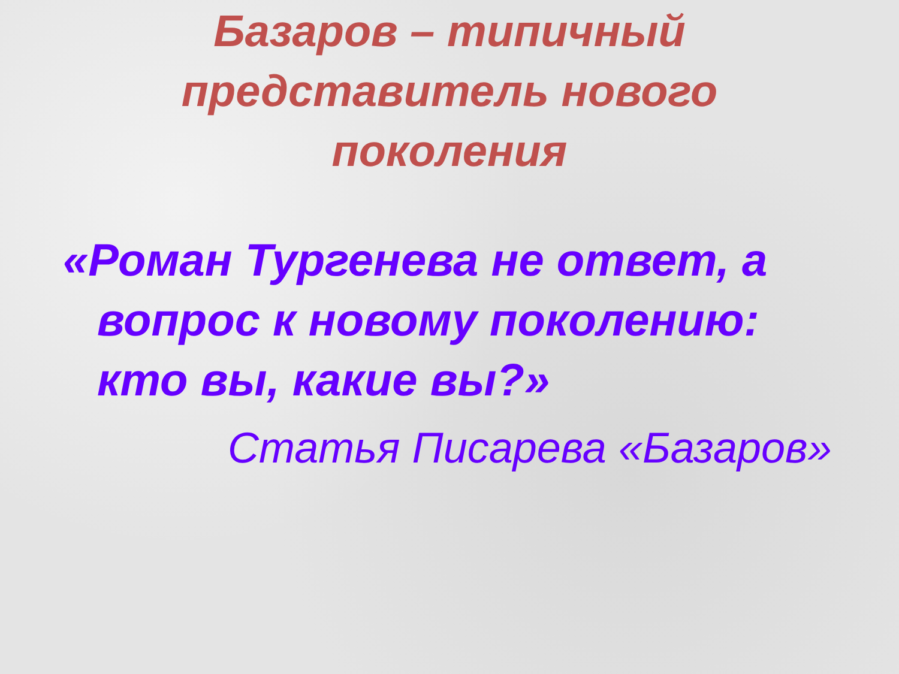Базаров – типичный
представитель нового
поколения
«Роман Тургенева не ответ, а
вопрос к новому поколению:
кто вы, какие вы?»
Статья Писарева «Базаров»